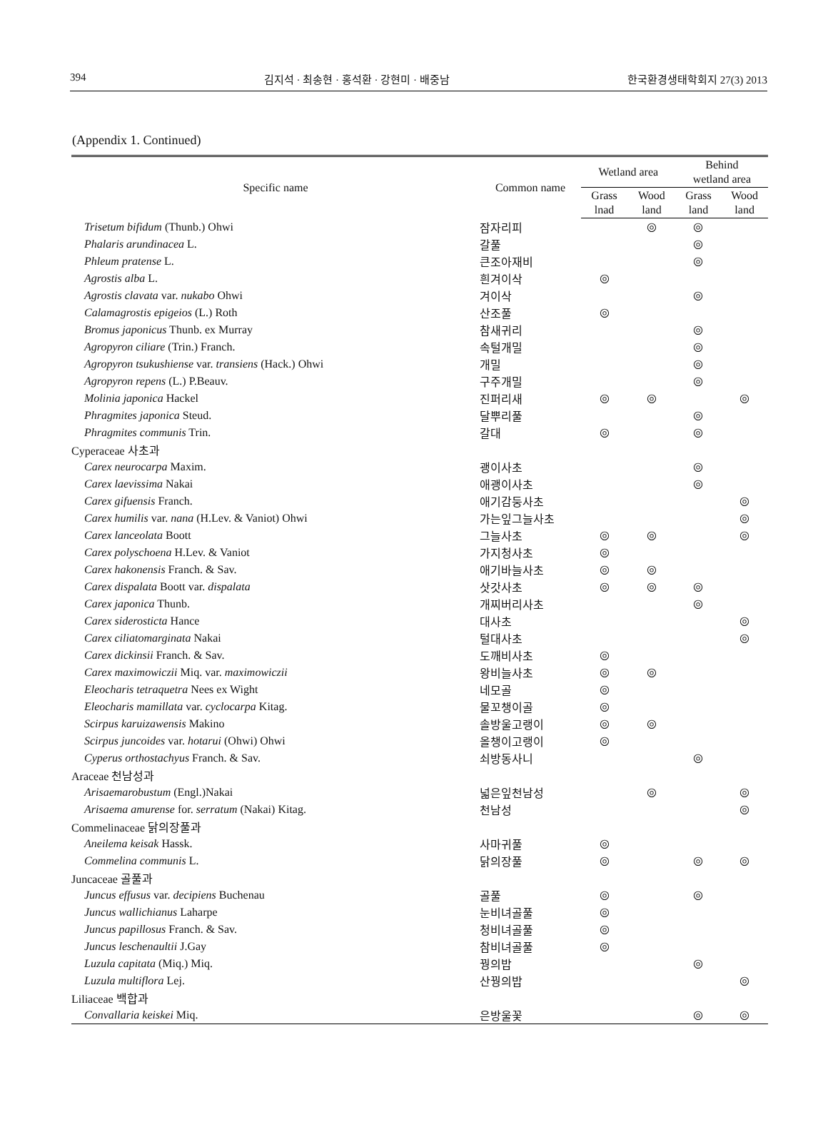394 김지석 · 최송현 · 홍석환 · 강현미 · 배중남 한국환경생태학회지 27(3) 2013
(Appendix 1. Continued)
| Specific name | Common name | Wetland area | | Behind wetland area | |
| --- | --- | --- | --- | --- | --- |
| | | Grass lnad | Wood land | Grass land | Wood land |
| Trisetum bifidum (Thunb.) Ohwi | 잠자리피 | | ◎ | ◎ | |
| Phalaris arundinacea L. | 갈풀 | | | ◎ | |
| Phleum pratense L. | 큰조아재비 | | | ◎ | |
| Agrostis alba L. | 흰겨이삭 | ◎ | | | |
| Agrostis clavata var. nukabo Ohwi | 겨이삭 | | | ◎ | |
| Calamagrostis epigeios (L.) Roth | 산조풀 | ◎ | | | |
| Bromus japonicus Thunb. ex Murray | 참새귀리 | | | ◎ | |
| Agropyron ciliare (Trin.) Franch. | 속털개밀 | | | ◎ | |
| Agropyron tsukushiense var. transiens (Hack.) Ohwi | 개밀 | | | ◎ | |
| Agropyron repens (L.) P.Beauv. | 구주개밀 | | | ◎ | |
| Molinia japonica Hackel | 진퍼리새 | ◎ | ◎ | | ◎ |
| Phragmites japonica Steud. | 달뿌리풀 | | | ◎ | |
| Phragmites communis Trin. | 갈대 | ◎ | | ◎ | |
| Cyperaceae 사초과 | | | | | |
| Carex neurocarpa Maxim. | 괭이사초 | | | ◎ | |
| Carex laevissima Nakai | 애괭이사초 | | | ◎ | |
| Carex gifuensis Franch. | 애기감둥사초 | | | | ◎ |
| Carex humilis var. nana (H.Lev. & Vaniot) Ohwi | 가는잎그늘사초 | | | | ◎ |
| Carex lanceolata Boott | 그늘사초 | ◎ | ◎ | | ◎ |
| Carex polyschoena H.Lev. & Vaniot | 가지청사초 | ◎ | | | |
| Carex hakonensis Franch. & Sav. | 애기바늘사초 | ◎ | ◎ | | |
| Carex dispalata Boott var. dispalata | 삿갓사초 | ◎ | ◎ | ◎ | |
| Carex japonica Thunb. | 개찌버리사초 | | | ◎ | |
| Carex siderosticta Hance | 대사초 | | | | ◎ |
| Carex ciliatomarginata Nakai | 털대사초 | | | | ◎ |
| Carex dickinsii Franch. & Sav. | 도깨비사초 | ◎ | | | |
| Carex maximowiczii Miq. var. maximowiczii | 왕비늘사초 | ◎ | ◎ | | |
| Eleocharis tetraquetra Nees ex Wight | 네모골 | ◎ | | | |
| Eleocharis mamillata var. cyclocarpa Kitag. | 물꼬챙이골 | ◎ | | | |
| Scirpus karuizawensis Makino | 솔방울고랭이 | ◎ | ◎ | | |
| Scirpus juncoides var. hotarui (Ohwi) Ohwi | 올챙이고랭이 | ◎ | | | |
| Cyperus orthostachyus Franch. & Sav. | 쇠방동사니 | | | ◎ | |
| Araceae 천남성과 | | | | | |
| Arisaemarobustum (Engl.)Nakai | 넓은잎천남성 | | ◎ | | ◎ |
| Arisaema amurense for. serratum (Nakai) Kitag. | 천남성 | | | | ◎ |
| Commelinaceae 닭의장풀과 | | | | | |
| Aneilema keisak Hassk. | 사마귀풀 | ◎ | | | |
| Commelina communis L. | 닭의장풀 | ◎ | | ◎ | ◎ |
| Juncaceae 골풀과 | | | | | |
| Juncus effusus var. decipiens Buchenau | 골풀 | ◎ | | ◎ | |
| Juncus wallichianus Laharpe | 눈비녀골풀 | ◎ | | | |
| Juncus papillosus Franch. & Sav. | 청비녀골풀 | ◎ | | | |
| Juncus leschenaultii J.Gay | 참비녀골풀 | ◎ | | | |
| Luzula capitata (Miq.) Miq. | 꿩의밥 | | | ◎ | |
| Luzula multiflora Lej. | 산꿩의밥 | | | | ◎ |
| Liliaceae 백합과 | | | | | |
| Convallaria keiskei Miq. | 은방울꽃 | | | ◎ | ◎ |